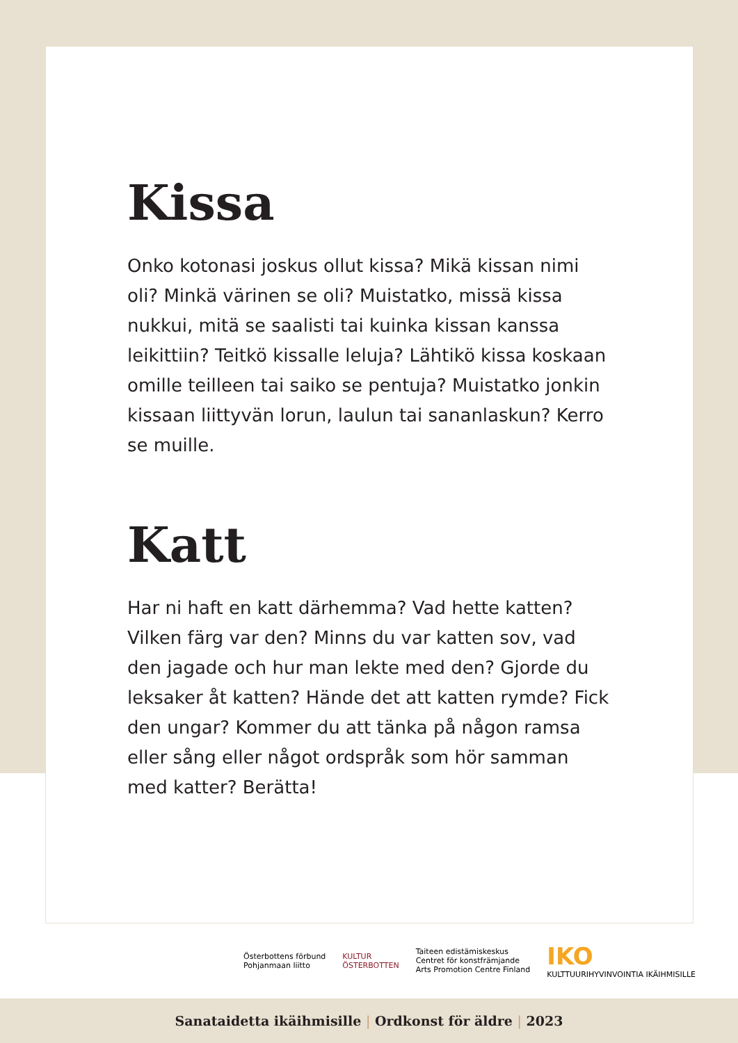Kissa
Onko kotonasi joskus ollut kissa? Mikä kissan nimi oli? Minkä värinen se oli? Muistatko, missä kissa nukkui, mitä se saalisti tai kuinka kissan kanssa leikittiin? Teitkö kissalle leluja? Lähtikö kissa koskaan omille teilleen tai saiko se pentuja? Muistatko jonkin kissaan liittyvän lorun, laulun tai sananlaskun? Kerro se muille.
Katt
Har ni haft en katt därhemma? Vad hette katten? Vilken färg var den? Minns du var katten sov, vad den jagade och hur man lekte med den? Gjorde du leksaker åt katten? Hände det att katten rymde? Fick den ungar? Kommer du att tänka på någon ramsa eller sång eller något ordspråk som hör samman med katter? Berätta!
Österbottens förbund
Pohjanmaan liitto
KULTUR
ÖSTERBOTTEN
Taiteen edistämiskeskus
Centret för konstfrämjande
Arts Promotion Centre Finland
IKO
KULTTUURIHYVINVOINTIA IKÄIHMISILLE
Sanataidetta ikäihmisille | Ordkonst för äldre | 2023